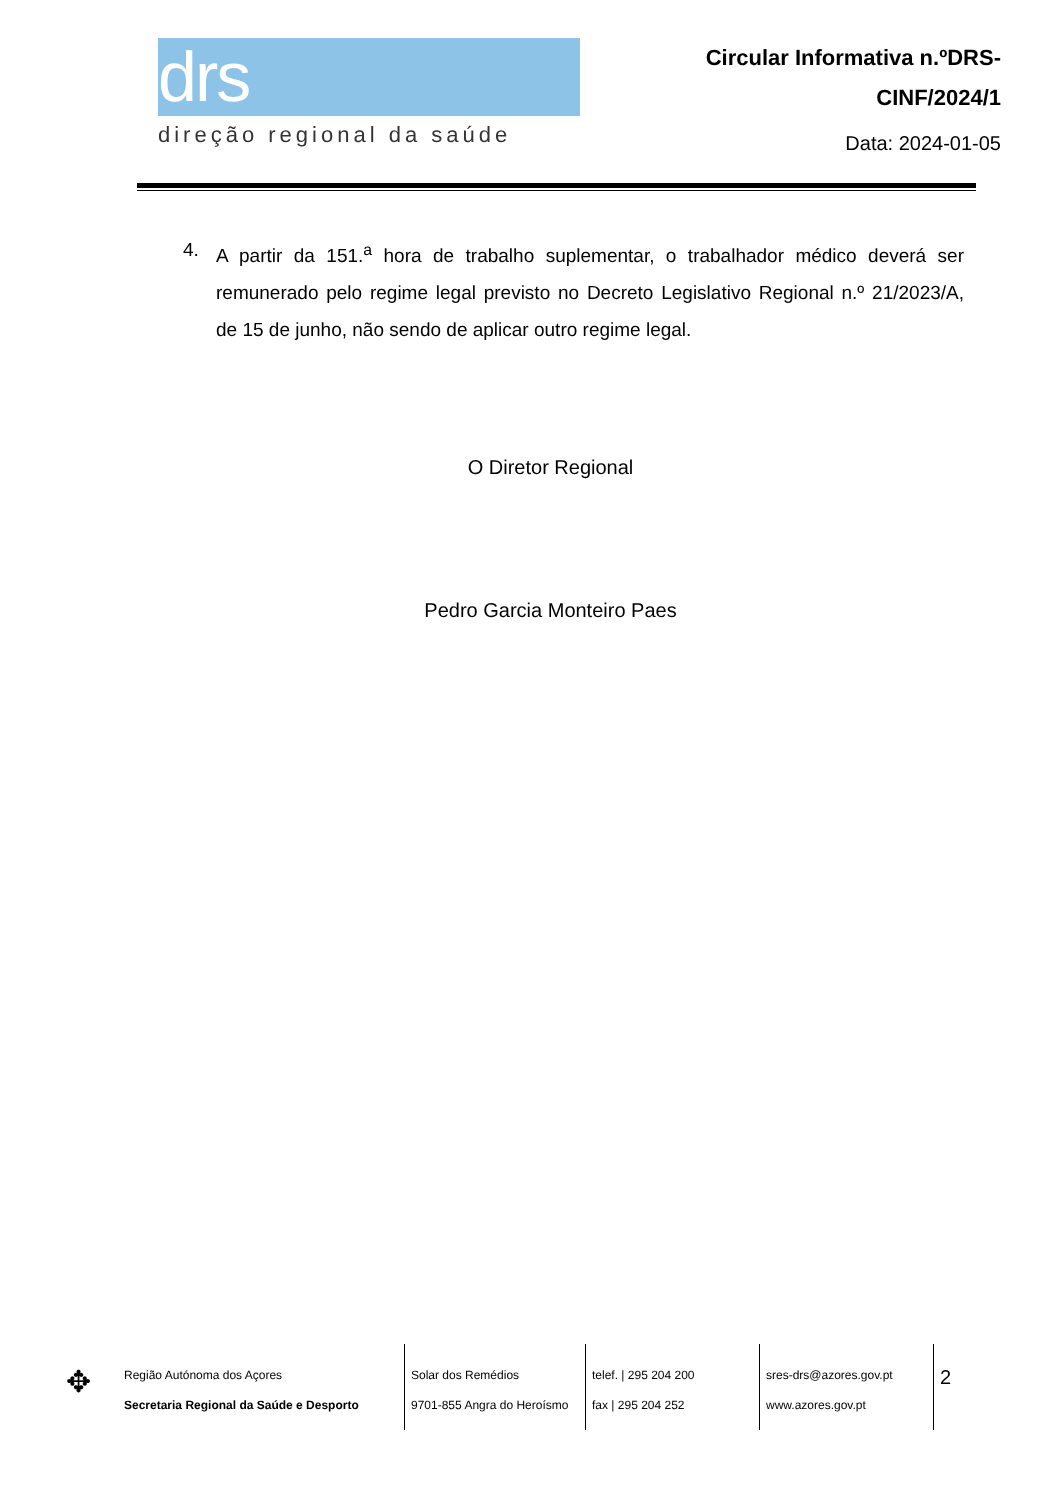drs
direção regional da saúde
Circular Informativa n.ºDRS-
CINF/2024/1
Data: 2024-01-05
4. A partir da 151.<sup>a</sup> hora de trabalho suplementar, o trabalhador médico deverá ser remunerado pelo regime legal previsto no Decreto Legislativo Regional n.º 21/2023/A, de 15 de junho, não sendo de aplicar outro regime legal.
O Diretor Regional
Pedro Garcia Monteiro Paes
✥
Região Autónoma dos Açores
Secretaria Regional da Saúde e Desporto
Solar dos Remédios
9701-855 Angra do Heroísmo
telef. | 295 204 200
fax | 295 204 252
sres-drs@azores.gov.pt
www.azores.gov.pt
2